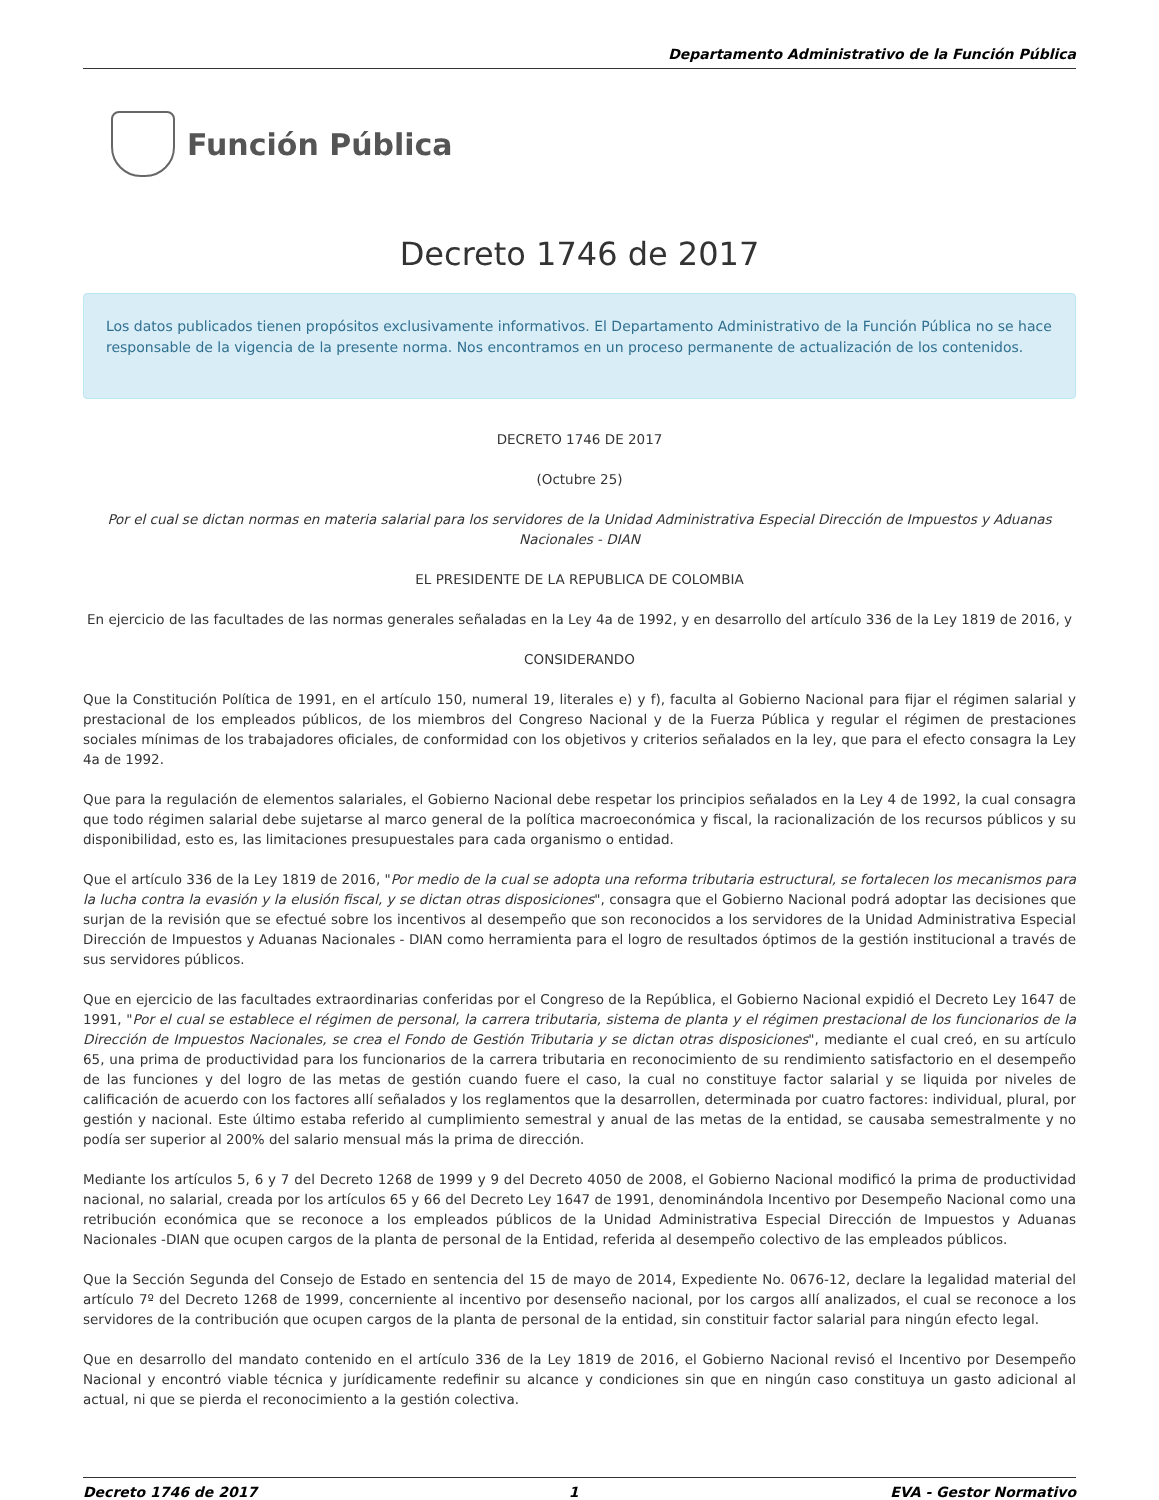Departamento Administrativo de la Función Pública
Función Pública
Decreto 1746 de 2017
Los datos publicados tienen propósitos exclusivamente informativos. El Departamento Administrativo de la Función Pública no se hace responsable de la vigencia de la presente norma. Nos encontramos en un proceso permanente de actualización de los contenidos.
DECRETO 1746 DE 2017
(Octubre 25)
Por el cual se dictan normas en materia salarial para los servidores de la Unidad Administrativa Especial Dirección de Impuestos y Aduanas Nacionales - DIAN
EL PRESIDENTE DE LA REPUBLICA DE COLOMBIA
En ejercicio de las facultades de las normas generales señaladas en la Ley 4a de 1992, y en desarrollo del artículo 336 de la Ley 1819 de 2016, y
CONSIDERANDO
Que la Constitución Política de 1991, en el artículo 150, numeral 19, literales e) y f), faculta al Gobierno Nacional para fijar el régimen salarial y prestacional de los empleados públicos, de los miembros del Congreso Nacional y de la Fuerza Pública y regular el régimen de prestaciones sociales mínimas de los trabajadores oficiales, de conformidad con los objetivos y criterios señalados en la ley, que para el efecto consagra la Ley 4a de 1992.
Que para la regulación de elementos salariales, el Gobierno Nacional debe respetar los principios señalados en la Ley 4 de 1992, la cual consagra que todo régimen salarial debe sujetarse al marco general de la política macroeconómica y fiscal, la racionalización de los recursos públicos y su disponibilidad, esto es, las limitaciones presupuestales para cada organismo o entidad.
Que el artículo 336 de la Ley 1819 de 2016, "Por medio de la cual se adopta una reforma tributaria estructural, se fortalecen los mecanismos para la lucha contra la evasión y la elusión fiscal, y se dictan otras disposiciones", consagra que el Gobierno Nacional podrá adoptar las decisiones que surjan de la revisión que se efectué sobre los incentivos al desempeño que son reconocidos a los servidores de la Unidad Administrativa Especial Dirección de Impuestos y Aduanas Nacionales - DIAN como herramienta para el logro de resultados óptimos de la gestión institucional a través de sus servidores públicos.
Que en ejercicio de las facultades extraordinarias conferidas por el Congreso de la República, el Gobierno Nacional expidió el Decreto Ley 1647 de 1991, "Por el cual se establece el régimen de personal, la carrera tributaria, sistema de planta y el régimen prestacional de los funcionarios de la Dirección de Impuestos Nacionales, se crea el Fondo de Gestión Tributaria y se dictan otras disposiciones", mediante el cual creó, en su artículo 65, una prima de productividad para los funcionarios de la carrera tributaria en reconocimiento de su rendimiento satisfactorio en el desempeño de las funciones y del logro de las metas de gestión cuando fuere el caso, la cual no constituye factor salarial y se liquida por niveles de calificación de acuerdo con los factores allí señalados y los reglamentos que la desarrollen, determinada por cuatro factores: individual, plural, por gestión y nacional. Este último estaba referido al cumplimiento semestral y anual de las metas de la entidad, se causaba semestralmente y no podía ser superior al 200% del salario mensual más la prima de dirección.
Mediante los artículos 5, 6 y 7 del Decreto 1268 de 1999 y 9 del Decreto 4050 de 2008, el Gobierno Nacional modificó la prima de productividad nacional, no salarial, creada por los artículos 65 y 66 del Decreto Ley 1647 de 1991, denominándola Incentivo por Desempeño Nacional como una retribución económica que se reconoce a los empleados públicos de la Unidad Administrativa Especial Dirección de Impuestos y Aduanas Nacionales -DIAN que ocupen cargos de la planta de personal de la Entidad, referida al desempeño colectivo de las empleados públicos.
Que la Sección Segunda del Consejo de Estado en sentencia del 15 de mayo de 2014, Expediente No. 0676-12, declare la legalidad material del artículo 7º del Decreto 1268 de 1999, concerniente al incentivo por desenseño nacional, por los cargos allí analizados, el cual se reconoce a los servidores de la contribución que ocupen cargos de la planta de personal de la entidad, sin constituir factor salarial para ningún efecto legal.
Que en desarrollo del mandato contenido en el artículo 336 de la Ley 1819 de 2016, el Gobierno Nacional revisó el Incentivo por Desempeño Nacional y encontró viable técnica y jurídicamente redefinir su alcance y condiciones sin que en ningún caso constituya un gasto adicional al actual, ni que se pierda el reconocimiento a la gestión colectiva.
Decreto 1746 de 2017 1 EVA - Gestor Normativo